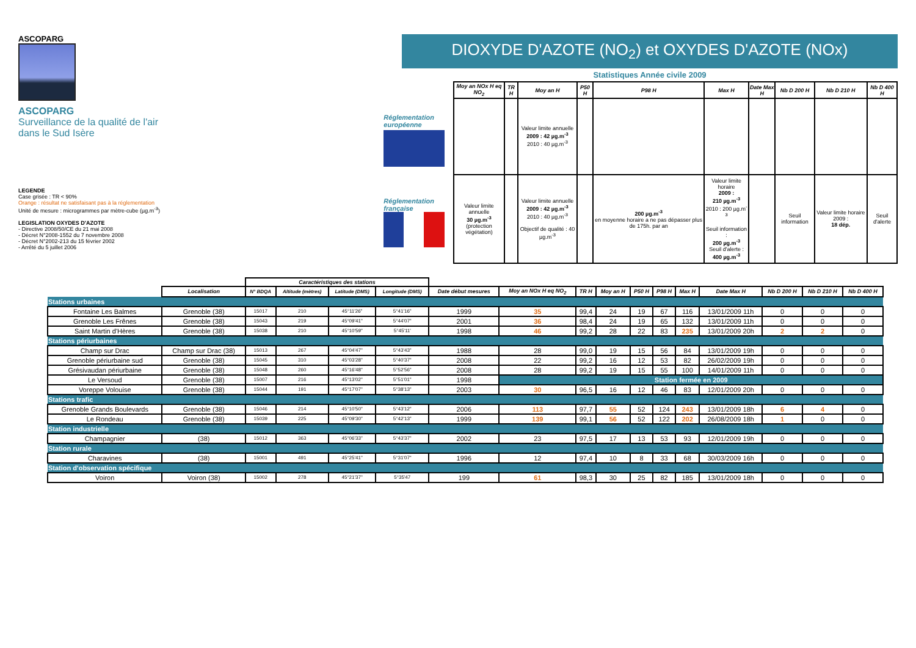ASCOPARG
ASCOPARG
Surveillance de la qualité de l'air
dans le Sud Isère
LEGENDE
Case grisée : TR < 90%
Orange : résultat ne satisfaisant pas à la réglementation
Unité de mesure : microgrammes par mètre-cube (µg.m<sup>-3</sup>)
LEGISLATION OXYDES D'AZOTE
- Directive 2008/50/CE du 21 mai 2008
- Décret N°2008-1552 du 7 novembre 2008
- Décret N°2002-213 du 15 février 2002
- Arrêté du 5 juillet 2006
Réglementation européenne
Réglementation française
DIOXYDE D'AZOTE (NO<sub>2</sub>) et OXYDES D'AZOTE (NOx)
Statistiques Année civile 2009
| Moy an NOx H eq NO<sub>2</sub> | TR H | Moy an H | P50 H | P98 H | Max H | Date Max H | Nb D 200 H | Nb D 210 H | Nb D 400 H |
| --- | --- | --- | --- | --- | --- | --- | --- | --- | --- |
| | | Valeur limite annuelle 2009 : 42 µg.m<sup>-3</sup> 2010 : 40 µg.m<sup>-3</sup> | | | | | | | |
| Valeur limite annuelle 30 µg.m<sup>-3</sup> (protection végétation) | | Valeur limite annuelle 2009 : 42 µg.m<sup>-3</sup> 2010 : 40 µg.m<sup>-3</sup> Objectif de qualité : 40 µg.m<sup>-3</sup> | | 200 µg.m<sup>-3</sup> en moyenne horaire a ne pas dépasser plus de 175h. par an | Valeur limite horaire 2009 : 210 µg.m<sup>-3</sup> 2010 : 200 µg.m<sup>-3</sup> Seuil information : 200 µg.m<sup>-3</sup> Seuil d'alerte : 400 µg.m<sup>-3</sup> | | Seuil information | Valeur limite horaire 2009 : 18 dép. | Seuil d'alerte |
| | | Caractéristiques des stations | | | | | | | | | | | | | | |
| | Localisation | N° BDQA | Altitude (mètres) | Latitude (DMS) | Longitude (DMS) | Date début mesures | Moy an NOx H eq NO<sub>2</sub> | TR H | Moy an H | P50 H | P98 H | Max H | Date Max H | Nb D 200 H | Nb D 210 H | Nb D 400 H |
| Stations urbaines | | | | | | | | | | | | | | | | |
| Fontaine Les Balmes | Grenoble (38) | 15017 | 210 | 45°11'26" | 5°41'16" | 1999 | 35 | 99,4 | 24 | 19 | 67 | 116 | 13/01/2009 11h | 0 | 0 | 0 |
| Grenoble Les Frênes | Grenoble (38) | 15043 | 219 | 45°09'41" | 5°44'07" | 2001 | 36 | 98,4 | 24 | 19 | 65 | 132 | 13/01/2009 11h | 0 | 0 | 0 |
| Saint Martin d'Hères | Grenoble (38) | 15038 | 210 | 45°10'59" | 5°45'11' | 1998 | 46 | 99,2 | 28 | 22 | 83 | 235 | 13/01/2009 20h | 2 | 2 | 0 |
| Stations périurbaines | | | | | | | | | | | | | | | | |
| Champ sur Drac | Champ sur Drac (38) | 15013 | 267 | 45°04'47" | 5°43'43" | 1988 | 28 | 99,0 | 19 | 15 | 56 | 84 | 13/01/2009 19h | 0 | 0 | 0 |
| Grenoble périurbaine sud | Grenoble (38) | 15045 | 310 | 45°03'28" | 5°40'37" | 2008 | 22 | 99,2 | 16 | 12 | 53 | 82 | 26/02/2009 19h | 0 | 0 | 0 |
| Grésivaudan périurbaine | Grenoble (38) | 15048 | 260 | 45°16'48" | 5°52'56" | 2008 | 28 | 99,2 | 19 | 15 | 55 | 100 | 14/01/2009 11h | 0 | 0 | 0 |
| Le Versoud | Grenoble (38) | 15007 | 216 | 45°13'02" | 5°51'01" | 1998 | Station fermée en 2009 | | | | | | | | | |
| Voreppe Volouise | Grenoble (38) | 15044 | 191 | 45°17'07" | 5°38'13" | 2003 | 30 | 96,5 | 16 | 12 | 46 | 83 | 12/01/2009 20h | 0 | 0 | 0 |
| Stations trafic | | | | | | | | | | | | | | | | |
| Grenoble Grands Boulevards | Grenoble (38) | 15046 | 214 | 45°10'50" | 5°43'12" | 2006 | 113 | 97,7 | 55 | 52 | 124 | 243 | 13/01/2009 18h | 6 | 4 | 0 |
| Le Rondeau | Grenoble (38) | 15039 | 225 | 45°09'30" | 5°42'13" | 1999 | 139 | 99,1 | 56 | 52 | 122 | 202 | 26/08/2009 18h | 1 | 0 | 0 |
| Station industrielle | | | | | | | | | | | | | | | | |
| Champagnier | (38) | 15012 | 363 | 45°06'33" | 5°43'37" | 2002 | 23 | 97,5 | 17 | 13 | 53 | 93 | 12/01/2009 19h | 0 | 0 | 0 |
| Station rurale | | | | | | | | | | | | | | | | |
| Charavines | (38) | 15001 | 491 | 45°25'41" | 5°31'07" | 1996 | 12 | 97,4 | 10 | 8 | 33 | 68 | 30/03/2009 16h | 0 | 0 | 0 |
| Station d'observation spécifique | | | | | | | | | | | | | | | | |
| Voiron | Voiron (38) | 15002 | 278 | 45°21'37" | 5°35'47 | 199 | 61 | 98,3 | 30 | 25 | 82 | 185 | 13/01/2009 18h | 0 | 0 | 0 |